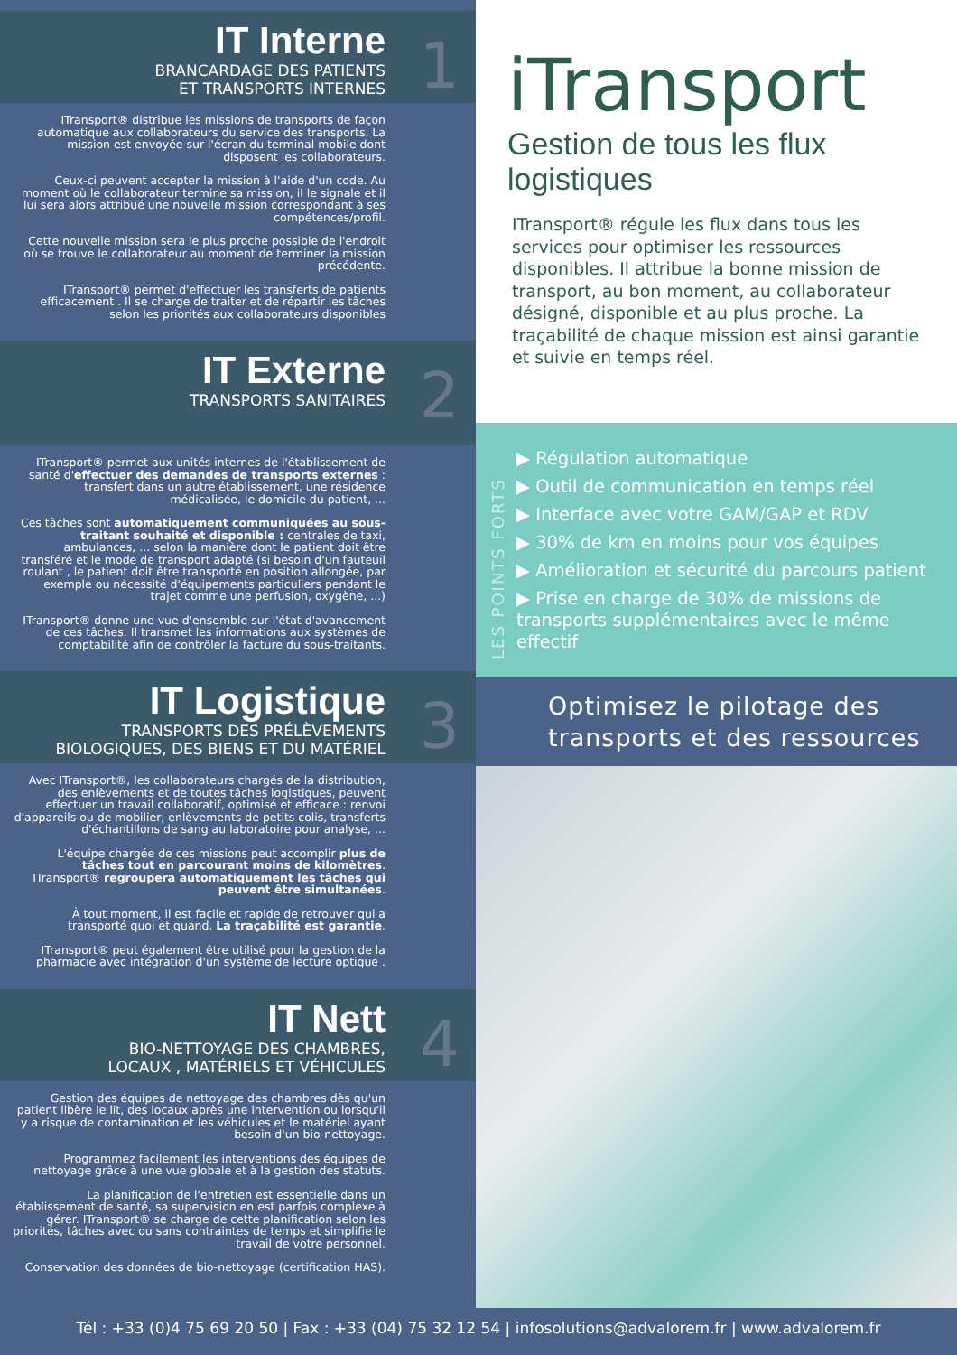IT Interne
BRANCARDAGE DES PATIENTS
ET TRANSPORTS INTERNES
1
ITransport® distribue les missions de transports de façon automatique aux collaborateurs du service des transports. La mission est envoyée sur l'écran du terminal mobile dont disposent les collaborateurs.
Ceux-ci peuvent accepter la mission à l'aide d'un code. Au moment où le collaborateur termine sa mission, il le signale et il lui sera alors attribué une nouvelle mission correspondant à ses compétences/profil.
Cette nouvelle mission sera le plus proche possible de l'endroit où se trouve le collaborateur au moment de terminer la mission précédente.
ITransport® permet d'effectuer les transferts de patients efficacement . Il se charge de traiter et de répartir les tâches selon les priorités aux collaborateurs disponibles
IT Externe
TRANSPORTS SANITAIRES
2
ITransport® permet aux unités internes de l'établissement de santé d'effectuer des demandes de transports externes : transfert dans un autre établissement, une résidence médicalisée, le domicile du patient, ...
Ces tâches sont automatiquement communiquées au sous-traitant souhaité et disponible : centrales de taxi, ambulances, ... selon la manière dont le patient doit être transféré et le mode de transport adapté (si besoin d'un fauteuil roulant , le patient doit être transporté en position allongée, par exemple ou nécessité d'équipements particuliers pendant le trajet comme une perfusion, oxygène, ...)
ITransport® donne une vue d'ensemble sur l'état d'avancement de ces tâches. Il transmet les informations aux systèmes de comptabilité afin de contrôler la facture du sous-traitants.
IT Logistique
TRANSPORTS DES PRÉLÈVEMENTS
BIOLOGIQUES, DES BIENS ET DU MATÉRIEL
3
Avec ITransport®, les collaborateurs chargés de la distribution, des enlèvements et de toutes tâches logistiques, peuvent effectuer un travail collaboratif, optimisé et efficace : renvoi d'appareils ou de mobilier, enlèvements de petits colis, transferts d'échantillons de sang au laboratoire pour analyse, ...
L'équipe chargée de ces missions peut accomplir plus de tâches tout en parcourant moins de kilomètres. ITransport® regroupera automatiquement les tâches qui peuvent être simultanées.
À tout moment, il est facile et rapide de retrouver qui a transporté quoi et quand. La traçabilité est garantie.
ITransport® peut également être utilisé pour la gestion de la pharmacie avec intégration d'un système de lecture optique .
IT Nett
BIO-NETTOYAGE DES CHAMBRES,
LOCAUX , MATÉRIELS ET VÉHICULES
4
Gestion des équipes de nettoyage des chambres dès qu'un patient libère le lit, des locaux après une intervention ou lorsqu'il y a risque de contamination et les véhicules et le matériel ayant besoin d'un bio-nettoyage.
Programmez facilement les interventions des équipes de nettoyage grâce à une vue globale et à la gestion des statuts.
La planification de l'entretien est essentielle dans un établissement de santé, sa supervision en est parfois complexe à gérer. ITransport® se charge de cette planification selon les priorités, tâches avec ou sans contraintes de temps et simplifie le travail de votre personnel.
Conservation des données de bio-nettoyage (certification HAS).
iTransport
Gestion de tous les flux logistiques
ITransport® régule les flux dans tous les services pour optimiser les ressources disponibles. Il attribue la bonne mission de transport, au bon moment, au collaborateur désigné, disponible et au plus proche. La traçabilité de chaque mission est ainsi garantie et suivie en temps réel.
LES POINTS FORTS
▶ Régulation automatique
▶ Outil de communication en temps réel
▶ Interface avec votre GAM/GAP et RDV
▶ 30% de km en moins pour vos équipes
▶ Amélioration et sécurité du parcours patient
▶ Prise en charge de 30% de missions de transports supplémentaires avec le même effectif
Optimisez le pilotage des transports et des ressources
Tél : +33 (0)4 75 69 20 50 | Fax : +33 (04) 75 32 12 54 | infosolutions@advalorem.fr | www.advalorem.fr